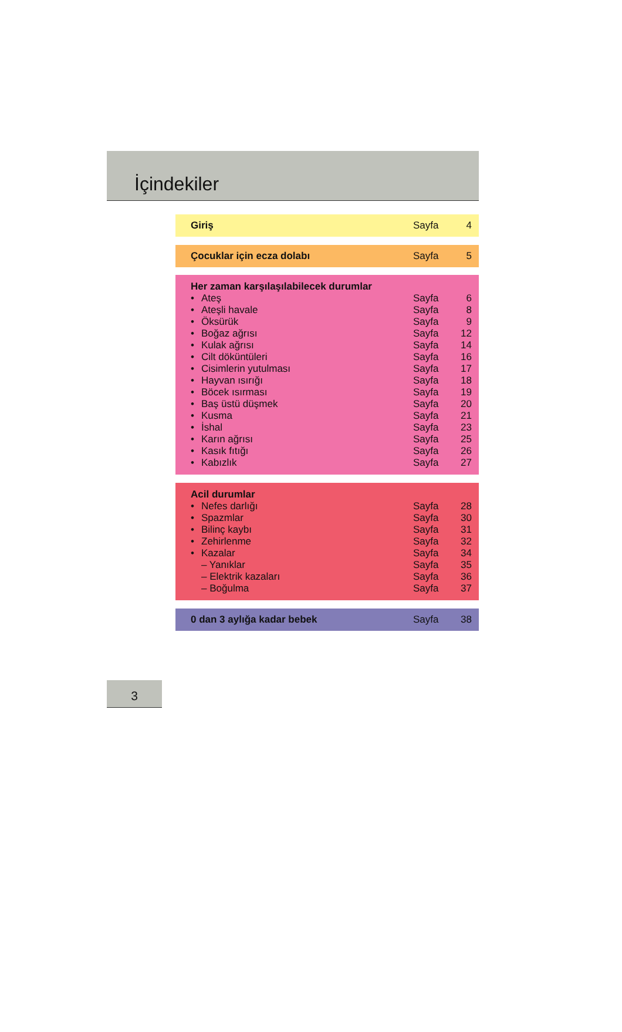İçindekiler
| Giriş | Sayfa | 4 |
| Çocuklar için ecza dolabı | Sayfa | 5 |
| Her zaman karşılaşılabilecek durumlar | | |
| • Ateş | Sayfa | 6 |
| • Ateşli havale | Sayfa | 8 |
| • Öksürük | Sayfa | 9 |
| • Boğaz ağrısı | Sayfa | 12 |
| • Kulak ağrısı | Sayfa | 14 |
| • Cilt döküntüleri | Sayfa | 16 |
| • Cisimlerin yutulması | Sayfa | 17 |
| • Hayvan ısırığı | Sayfa | 18 |
| • Böcek ısırması | Sayfa | 19 |
| • Baş üstü düşmek | Sayfa | 20 |
| • Kusma | Sayfa | 21 |
| • İshal | Sayfa | 23 |
| • Karın ağrısı | Sayfa | 25 |
| • Kasık fıtığı | Sayfa | 26 |
| • Kabızlık | Sayfa | 27 |
| Acil durumlar | | |
| • Nefes darlığı | Sayfa | 28 |
| • Spazmlar | Sayfa | 30 |
| • Bilinç kaybı | Sayfa | 31 |
| • Zehirlenme | Sayfa | 32 |
| • Kazalar | Sayfa | 34 |
| – Yanıklar | Sayfa | 35 |
| – Elektrik kazaları | Sayfa | 36 |
| – Boğulma | Sayfa | 37 |
| 0 dan 3 aylığa kadar bebek | Sayfa | 38 |
3